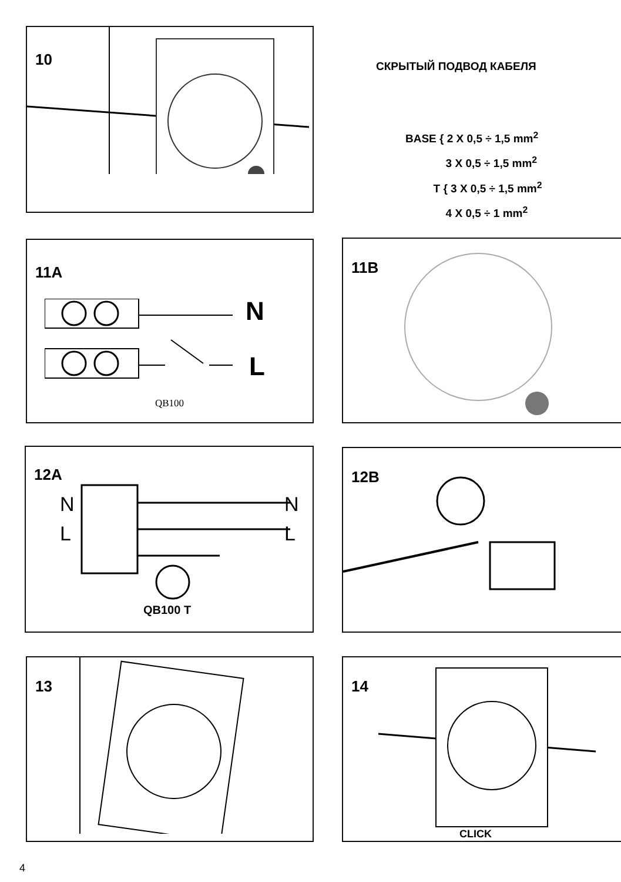10
СКРЫТЫЙ ПОДВОД КАБЕЛЯ
BASE { 2 X 0,5 ÷ 1,5 mm<sup>2</sup>
3 X 0,5 ÷ 1,5 mm<sup>2</sup>
T { 3 X 0,5 ÷ 1,5 mm<sup>2</sup>
4 X 0,5 ÷ 1 mm<sup>2</sup>
11A
N
L
QB100
11B
12A
N
L
N
L
QB100 T
12B
13
14
CLICK
4